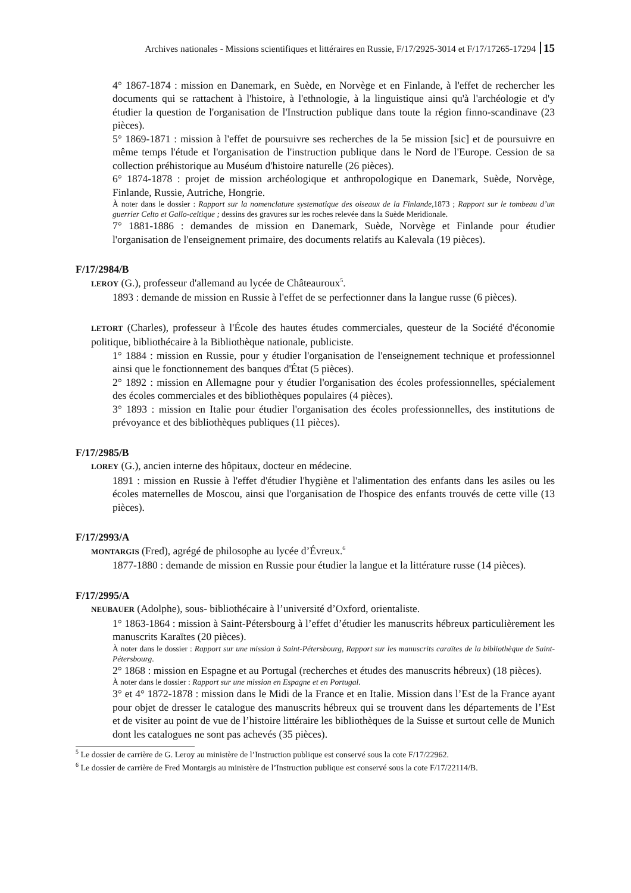Archives nationales - Missions scientifiques et littéraires en Russie, F/17/2925-3014 et F/17/17265-17294 15
4° 1867-1874 : mission en Danemark, en Suède, en Norvège et en Finlande, à l'effet de rechercher les documents qui se rattachent à l'histoire, à l'ethnologie, à la linguistique ainsi qu'à l'archéologie et d'y étudier la question de l'organisation de l'Instruction publique dans toute la région finno-scandinave (23 pièces).
5° 1869-1871 : mission à l'effet de poursuivre ses recherches de la 5e mission [sic] et de poursuivre en même temps l'étude et l'organisation de l'instruction publique dans le Nord de l'Europe. Cession de sa collection préhistorique au Muséum d'histoire naturelle (26 pièces).
6° 1874-1878 : projet de mission archéologique et anthropologique en Danemark, Suède, Norvège, Finlande, Russie, Autriche, Hongrie.
À noter dans le dossier : Rapport sur la nomenclature systematique des oiseaux de la Finlande,1873 ; Rapport sur le tombeau d’un guerrier Celto et Gallo-celtique ; dessins des gravures sur les roches relevée dans la Suède Meridionale.
7° 1881-1886 : demandes de mission en Danemark, Suède, Norvège et Finlande pour étudier l'organisation de l'enseignement primaire, des documents relatifs au Kalevala (19 pièces).
F/17/2984/B
LEROY (G.), professeur d'allemand au lycée de Châteauroux<sup>5</sup>.
1893 : demande de mission en Russie à l'effet de se perfectionner dans la langue russe (6 pièces).
LETORT (Charles), professeur à l'École des hautes études commerciales, questeur de la Société d'économie politique, bibliothécaire à la Bibliothèque nationale, publiciste.
1° 1884 : mission en Russie, pour y étudier l'organisation de l'enseignement technique et professionnel ainsi que le fonctionnement des banques d'État (5 pièces).
2° 1892 : mission en Allemagne pour y étudier l'organisation des écoles professionnelles, spécialement des écoles commerciales et des bibliothèques populaires (4 pièces).
3° 1893 : mission en Italie pour étudier l'organisation des écoles professionnelles, des institutions de prévoyance et des bibliothèques publiques (11 pièces).
F/17/2985/B
LOREY (G.), ancien interne des hôpitaux, docteur en médecine.
1891 : mission en Russie à l'effet d'étudier l'hygiène et l'alimentation des enfants dans les asiles ou les écoles maternelles de Moscou, ainsi que l'organisation de l'hospice des enfants trouvés de cette ville (13 pièces).
F/17/2993/A
MONTARGIS (Fred), agrégé de philosophe au lycée d’Évreux.<sup>6</sup>
1877-1880 : demande de mission en Russie pour étudier la langue et la littérature russe (14 pièces).
F/17/2995/A
NEUBAUER (Adolphe), sous- bibliothécaire à l’université d’Oxford, orientaliste.
1° 1863-1864 : mission à Saint-Pétersbourg à l’effet d’étudier les manuscrits hébreux particulièrement les manuscrits Karaïtes (20 pièces).
À noter dans le dossier : Rapport sur une mission à Saint-Pétersbourg, Rapport sur les manuscrits caraïtes de la bibliothèque de Saint-Pétersbourg.
2° 1868 : mission en Espagne et au Portugal (recherches et études des manuscrits hébreux) (18 pièces).
À noter dans le dossier : Rapport sur une mission en Espagne et en Portugal.
3° et 4° 1872-1878 : mission dans le Midi de la France et en Italie. Mission dans l’Est de la France ayant pour objet de dresser le catalogue des manuscrits hébreux qui se trouvent dans les départements de l’Est et de visiter au point de vue de l’histoire littéraire les bibliothèques de la Suisse et surtout celle de Munich dont les catalogues ne sont pas achevés (35 pièces).
<sup>5</sup> Le dossier de carrière de G. Leroy au ministère de l’Instruction publique est conservé sous la cote F/17/22962.
<sup>6</sup> Le dossier de carrière de Fred Montargis au ministère de l’Instruction publique est conservé sous la cote F/17/22114/B.